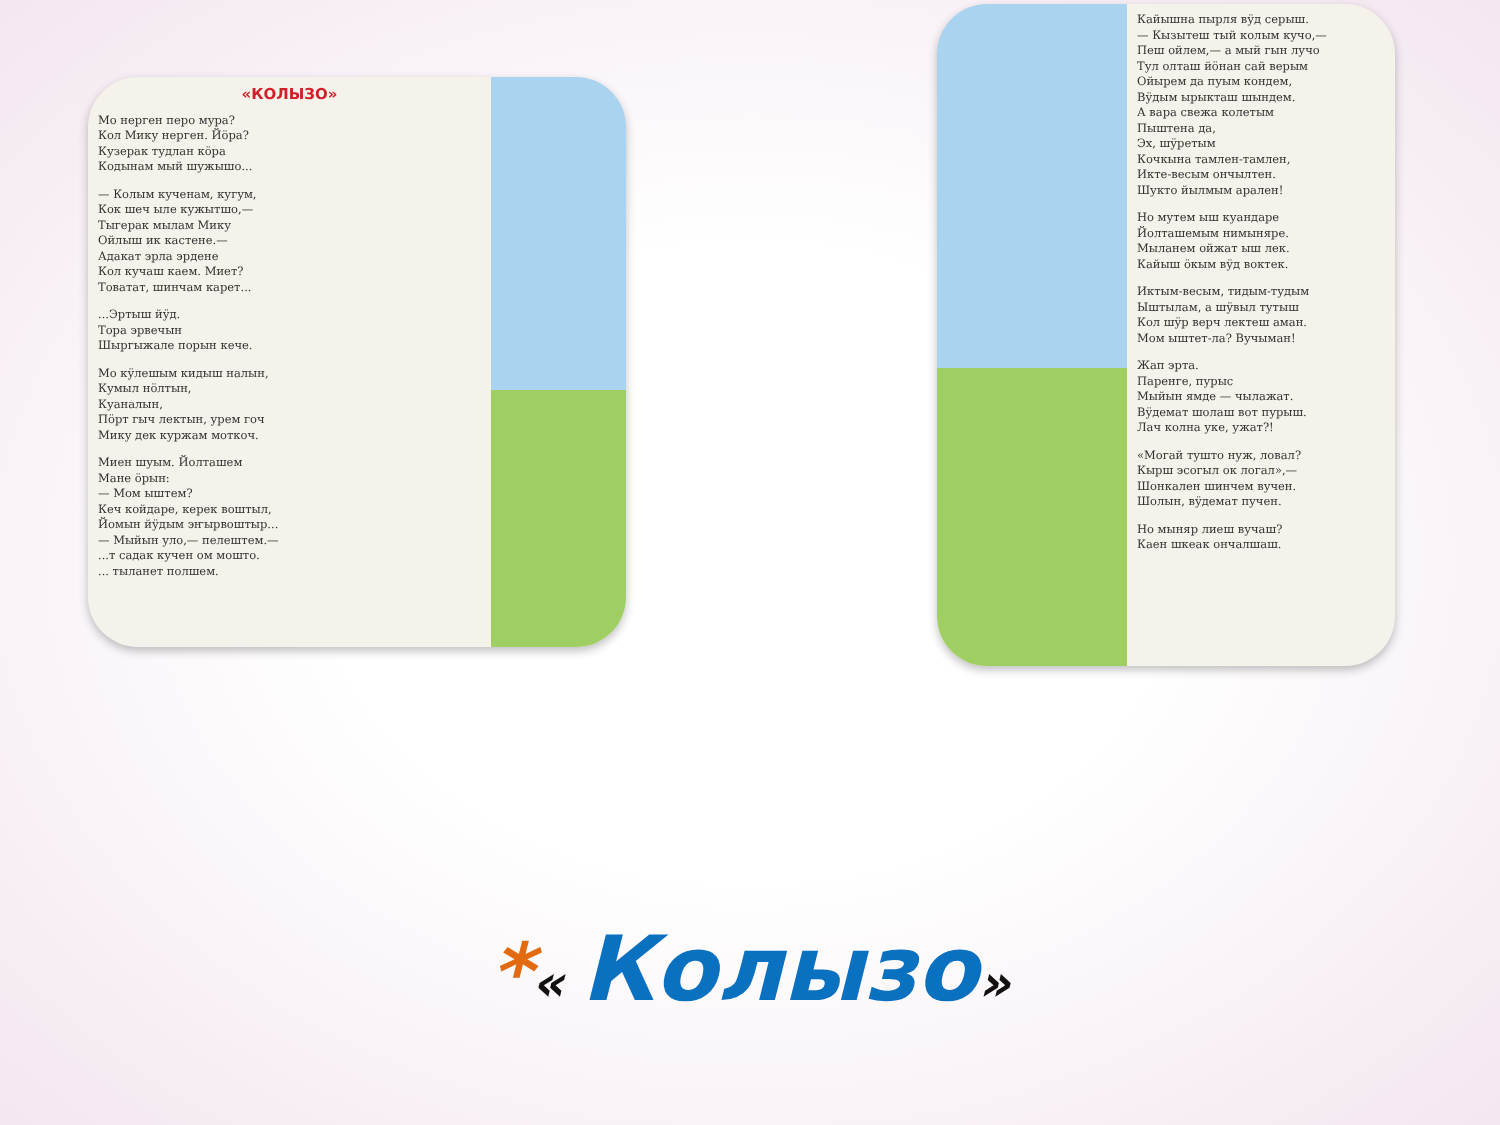«КОЛЫЗО»
Мо нерген перо мура?
Кол Мику нерген. Йӧра?
Кузерак тудлан кӧра
Кодынам мый шужышо...
— Колым кученам, кугум,
Кок шеч ыле кужытшо,—
Тыгерак мылам Мику
Ойлыш ик кастене.—
Адакат эрла эрдене
Кол кучаш каем. Миет?
Товатат, шинчам карет...
...Эртыш йӱд.
Тора эрвечын
Шыргыжале порын кече.
Мо кӱлешым кидыш налын,
Кумыл нӧлтын,
Куаналын,
Пӧрт гыч лектын, урем гоч
Мику дек куржам моткоч.
Миен шуым. Йолташем
Мане ӧрын:
— Мом ыштем?
Кеч койдаре, керек воштыл,
Йомын йӱдым эҥырвоштыр...
— Мыйын уло,— пелештем.—
...т садак кучен ом мошто.
... тыланет полшем.
Кайышна пырля вӱд серыш.
— Кызытеш тый колым кучо,—
Пеш ойлем,— а мый гын лучо
Тул олташ йӧнан сай верым
Ойырем да пуым кондем,
Вӱдым ырыкташ шындем.
А вара свежа колетым
Пыштена да,
Эх, шӱретым
Кочкына тамлен-тамлен,
Икте-весым ончылтен.
Шукто йылмым арален!
Но мутем ыш куандаре
Йолташемым нимыняре.
Мыланем ойжат ыш лек.
Кайыш ӧкым вӱд воктек.
Иктым-весым, тидым-тудым
Ыштылам, а шӱвыл тутыш
Кол шӱр верч лектеш аман.
Мом ыштет-ла? Вучыман!
Жап эрта.
Паренге, пурыс
Мыйын ямде — чылажат.
Вӱдемат шолаш вот пурыш.
Лач колна уке, ужат?!
«Могай тушто нуж, ловал?
Кырш эсогыл ок логал»,—
Шонкален шинчем вучен.
Шолын, вӱдемат пучен.
Но мыняр лиеш вучаш?
Каен шкеак ончалшаш.
*« Колызо»